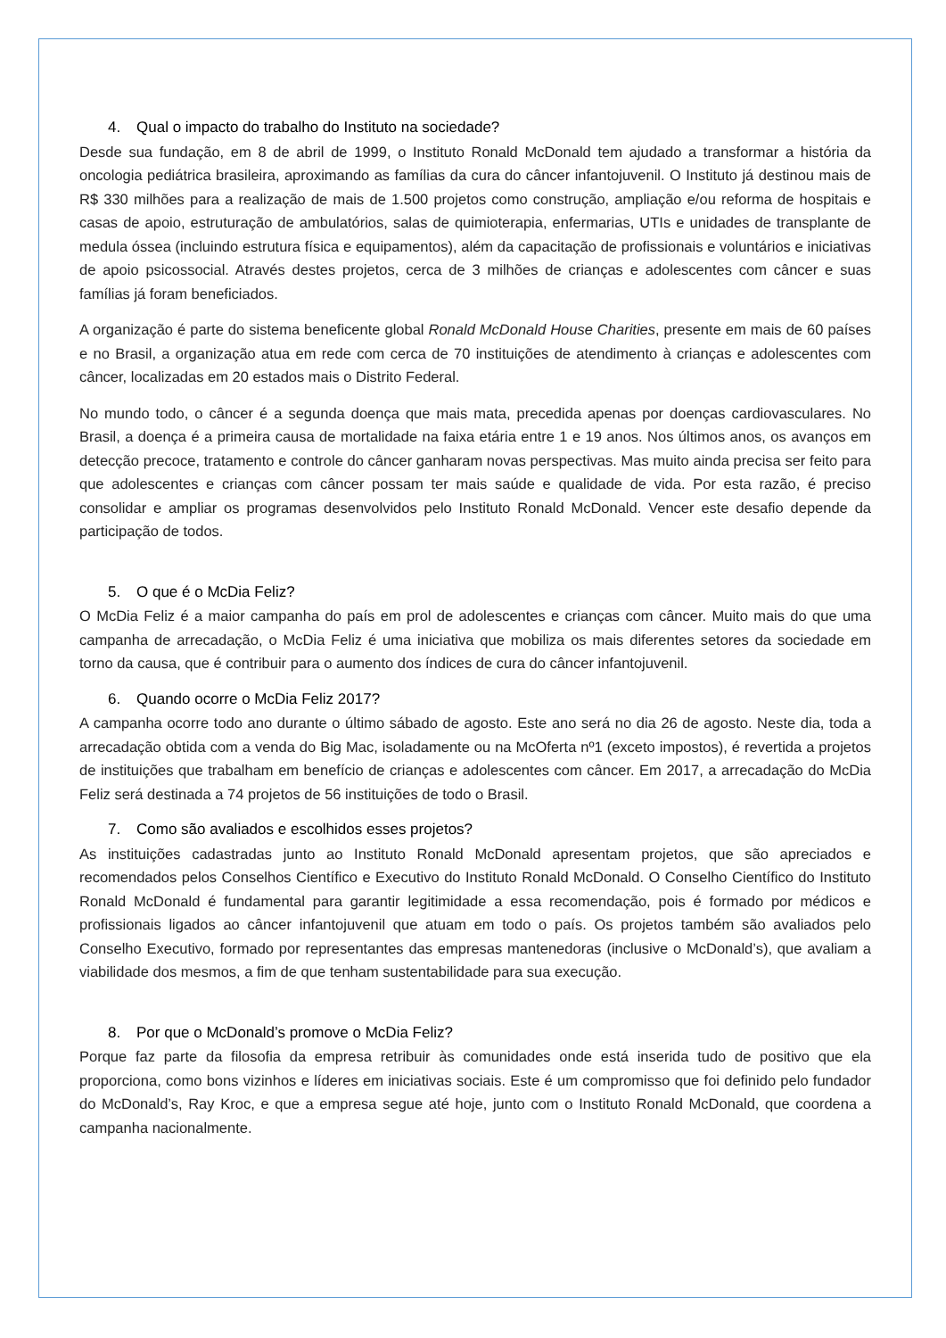4. Qual o impacto do trabalho do Instituto na sociedade?
Desde sua fundação, em 8 de abril de 1999, o Instituto Ronald McDonald tem ajudado a transformar a história da oncologia pediátrica brasileira, aproximando as famílias da cura do câncer infantojuvenil. O Instituto já destinou mais de R$ 330 milhões para a realização de mais de 1.500 projetos como construção, ampliação e/ou reforma de hospitais e casas de apoio, estruturação de ambulatórios, salas de quimioterapia, enfermarias, UTIs e unidades de transplante de medula óssea (incluindo estrutura física e equipamentos), além da capacitação de profissionais e voluntários e iniciativas de apoio psicossocial. Através destes projetos, cerca de 3 milhões de crianças e adolescentes com câncer e suas famílias já foram beneficiados.
A organização é parte do sistema beneficente global Ronald McDonald House Charities, presente em mais de 60 países e no Brasil, a organização atua em rede com cerca de 70 instituições de atendimento à crianças e adolescentes com câncer, localizadas em 20 estados mais o Distrito Federal.
No mundo todo, o câncer é a segunda doença que mais mata, precedida apenas por doenças cardiovasculares. No Brasil, a doença é a primeira causa de mortalidade na faixa etária entre 1 e 19 anos. Nos últimos anos, os avanços em detecção precoce, tratamento e controle do câncer ganharam novas perspectivas. Mas muito ainda precisa ser feito para que adolescentes e crianças com câncer possam ter mais saúde e qualidade de vida. Por esta razão, é preciso consolidar e ampliar os programas desenvolvidos pelo Instituto Ronald McDonald. Vencer este desafio depende da participação de todos.
5. O que é o McDia Feliz?
O McDia Feliz é a maior campanha do país em prol de adolescentes e crianças com câncer. Muito mais do que uma campanha de arrecadação, o McDia Feliz é uma iniciativa que mobiliza os mais diferentes setores da sociedade em torno da causa, que é contribuir para o aumento dos índices de cura do câncer infantojuvenil.
6. Quando ocorre o McDia Feliz 2017?
A campanha ocorre todo ano durante o último sábado de agosto. Este ano será no dia 26 de agosto. Neste dia, toda a arrecadação obtida com a venda do Big Mac, isoladamente ou na McOferta nº1 (exceto impostos), é revertida a projetos de instituições que trabalham em benefício de crianças e adolescentes com câncer. Em 2017, a arrecadação do McDia Feliz será destinada a 74 projetos de 56 instituições de todo o Brasil.
7. Como são avaliados e escolhidos esses projetos?
As instituições cadastradas junto ao Instituto Ronald McDonald apresentam projetos, que são apreciados e recomendados pelos Conselhos Científico e Executivo do Instituto Ronald McDonald. O Conselho Científico do Instituto Ronald McDonald é fundamental para garantir legitimidade a essa recomendação, pois é formado por médicos e profissionais ligados ao câncer infantojuvenil que atuam em todo o país. Os projetos também são avaliados pelo Conselho Executivo, formado por representantes das empresas mantenedoras (inclusive o McDonald’s), que avaliam a viabilidade dos mesmos, a fim de que tenham sustentabilidade para sua execução.
8. Por que o McDonald’s promove o McDia Feliz?
Porque faz parte da filosofia da empresa retribuir às comunidades onde está inserida tudo de positivo que ela proporciona, como bons vizinhos e líderes em iniciativas sociais. Este é um compromisso que foi definido pelo fundador do McDonald’s, Ray Kroc, e que a empresa segue até hoje, junto com o Instituto Ronald McDonald, que coordena a campanha nacionalmente.